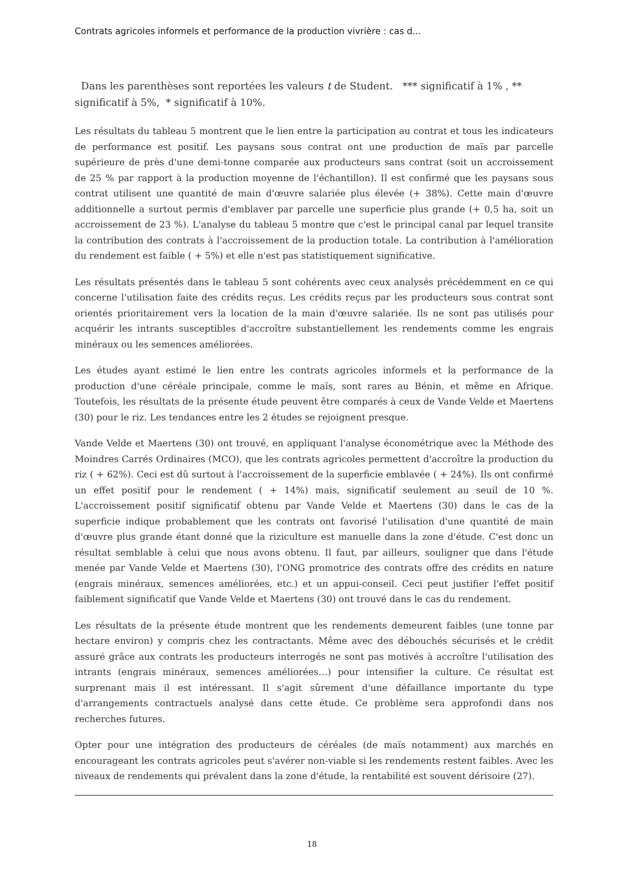Contrats agricoles informels et performance de la production vivrière : cas d...
Dans les parenthèses sont reportées les valeurs t de Student. *** significatif à 1% , ** significatif à 5%, * significatif à 10%.
Les résultats du tableau 5 montrent que le lien entre la participation au contrat et tous les indicateurs de performance est positif. Les paysans sous contrat ont une production de maïs par parcelle supérieure de près d'une demi-tonne comparée aux producteurs sans contrat (soit un accroissement de 25 % par rapport à la production moyenne de l'échantillon). Il est confirmé que les paysans sous contrat utilisent une quantité de main d'œuvre salariée plus élevée (+ 38%). Cette main d'œuvre additionnelle a surtout permis d'emblaver par parcelle une superficie plus grande (+ 0,5 ha, soit un accroissement de 23 %). L'analyse du tableau 5 montre que c'est le principal canal par lequel transite la contribution des contrats à l'accroissement de la production totale. La contribution à l'amélioration du rendement est faible ( + 5%) et elle n'est pas statistiquement significative.
Les résultats présentés dans le tableau 5 sont cohérents avec ceux analysés précédemment en ce qui concerne l'utilisation faite des crédits reçus. Les crédits reçus par les producteurs sous contrat sont orientés prioritairement vers la location de la main d'œuvre salariée. Ils ne sont pas utilisés pour acquérir les intrants susceptibles d'accroître substantiellement les rendements comme les engrais minéraux ou les semences améliorées.
Les études ayant estimé le lien entre les contrats agricoles informels et la performance de la production d'une céréale principale, comme le maïs, sont rares au Bénin, et même en Afrique. Toutefois, les résultats de la présente étude peuvent être comparés à ceux de Vande Velde et Maertens (30) pour le riz. Les tendances entre les 2 études se rejoignent presque.
Vande Velde et Maertens (30) ont trouvé, en appliquant l'analyse économétrique avec la Méthode des Moindres Carrés Ordinaires (MCO), que les contrats agricoles permettent d'accroître la production du riz ( + 62%). Ceci est dû surtout à l'accroissement de la superficie emblavée ( + 24%). Ils ont confirmé un effet positif pour le rendement ( + 14%) mais, significatif seulement au seuil de 10 %. L'accroissement positif significatif obtenu par Vande Velde et Maertens (30) dans le cas de la superficie indique probablement que les contrats ont favorisé l'utilisation d'une quantité de main d'œuvre plus grande étant donné que la riziculture est manuelle dans la zone d'étude. C'est donc un résultat semblable à celui que nous avons obtenu. Il faut, par ailleurs, souligner que dans l'étude menée par Vande Velde et Maertens (30), l'ONG promotrice des contrats offre des crédits en nature (engrais minéraux, semences améliorées, etc.) et un appui-conseil. Ceci peut justifier l'effet positif faiblement significatif que Vande Velde et Maertens (30) ont trouvé dans le cas du rendement.
Les résultats de la présente étude montrent que les rendements demeurent faibles (une tonne par hectare environ) y compris chez les contractants. Même avec des débouchés sécurisés et le crédit assuré grâce aux contrats les producteurs interrogés ne sont pas motivés à accroître l'utilisation des intrants (engrais minéraux, semences améliorées…) pour intensifier la culture. Ce résultat est surprenant mais il est intéressant. Il s'agit sûrement d'une défaillance importante du type d'arrangements contractuels analysé dans cette étude. Ce problème sera approfondi dans nos recherches futures.
Opter pour une intégration des producteurs de céréales (de maïs notamment) aux marchés en encourageant les contrats agricoles peut s'avérer non-viable si les rendements restent faibles. Avec les niveaux de rendements qui prévalent dans la zone d'étude, la rentabilité est souvent dérisoire (27).
18